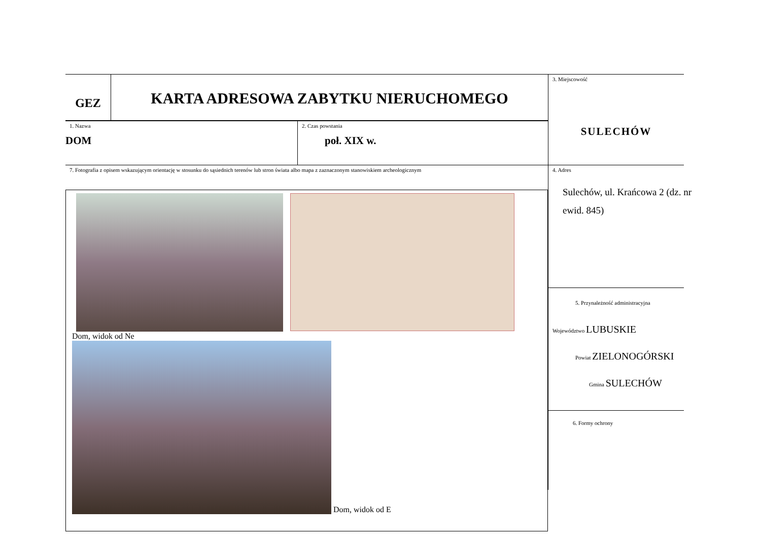GEZ
KARTA ADRESOWA ZABYTKU NIERUCHOMEGO
1. Nazwa
DOM
2. Czas powstania
poł. XIX w.
7. Fotografia z opisem wskazującym orientację w stosunku do sąsiednich terenów lub stron świata albo mapa z zaznaczonym stanowiskiem archeologicznym
Dom, widok od Ne
Dom, widok od E
3. Miejscowość
SULECHÓW
4. Adres
Sulechów, ul. Krańcowa 2 (dz. nr ewid. 845)
5. Przynależność administracyjna
Województwo LUBUSKIE
Powiat ZIELONOGÓRSKI
Gmina SULECHÓW
6. Formy ochrony